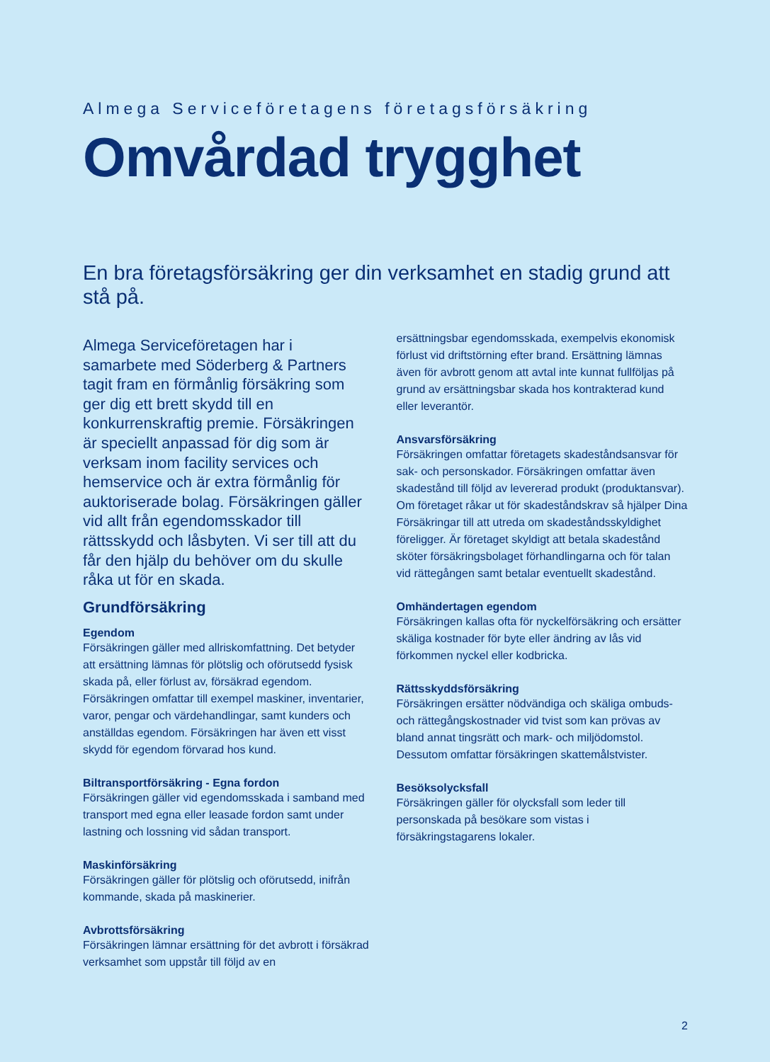Almega Serviceföretagens företagsförsäkring
Omvårdad trygghet
En bra företagsförsäkring ger din verksamhet en stadig grund att stå på.
Almega Serviceföretagen har i samarbete med Söderberg & Partners tagit fram en förmånlig försäkring som ger dig ett brett skydd till en konkurrenskraftig premie. Försäkringen är speciellt anpassad för dig som är verksam inom facility services och hemservice och är extra förmånlig för auktoriserade bolag. Försäkringen gäller vid allt från egendomsskador till rättsskydd och låsbyten. Vi ser till att du får den hjälp du behöver om du skulle råka ut för en skada.
Grundförsäkring
Egendom
Försäkringen gäller med allriskomfattning. Det betyder att ersättning lämnas för plötslig och oförutsedd fysisk skada på, eller förlust av, försäkrad egendom. Försäkringen omfattar till exempel maskiner, inventarier, varor, pengar och värdehandlingar, samt kunders och anställdas egendom. Försäkringen har även ett visst skydd för egendom förvarad hos kund.
Biltransportförsäkring - Egna fordon
Försäkringen gäller vid egendomsskada i samband med transport med egna eller leasade fordon samt under lastning och lossning vid sådan transport.
Maskinförsäkring
Försäkringen gäller för plötslig och oförutsedd, inifrån kommande, skada på maskinerier.
Avbrottsförsäkring
Försäkringen lämnar ersättning för det avbrott i försäkrad verksamhet som uppstår till följd av en
ersättningsbar egendomsskada, exempelvis ekonomisk förlust vid driftstörning efter brand. Ersättning lämnas även för avbrott genom att avtal inte kunnat fullföljas på grund av ersättningsbar skada hos kontrakterad kund eller leverantör.
Ansvarsförsäkring
Försäkringen omfattar företagets skadeståndsansvar för sak- och personskador. Försäkringen omfattar även skadestånd till följd av levererad produkt (produktansvar). Om företaget råkar ut för skadeståndskrav så hjälper Dina Försäkringar till att utreda om skadeståndsskyldighet föreligger. Är företaget skyldigt att betala skadestånd sköter försäkringsbolaget förhandlingarna och för talan vid rättegången samt betalar eventuellt skadestånd.
Omhändertagen egendom
Försäkringen kallas ofta för nyckelförsäkring och ersätter skäliga kostnader för byte eller ändring av lås vid förkommen nyckel eller kodbricka.
Rättsskyddsförsäkring
Försäkringen ersätter nödvändiga och skäliga ombuds- och rättegångskostnader vid tvist som kan prövas av bland annat tingsrätt och mark- och miljödomstol. Dessutom omfattar försäkringen skattemålstvister.
Besöksolycksfall
Försäkringen gäller för olycksfall som leder till personskada på besökare som vistas i försäkringstagarens lokaler.
2